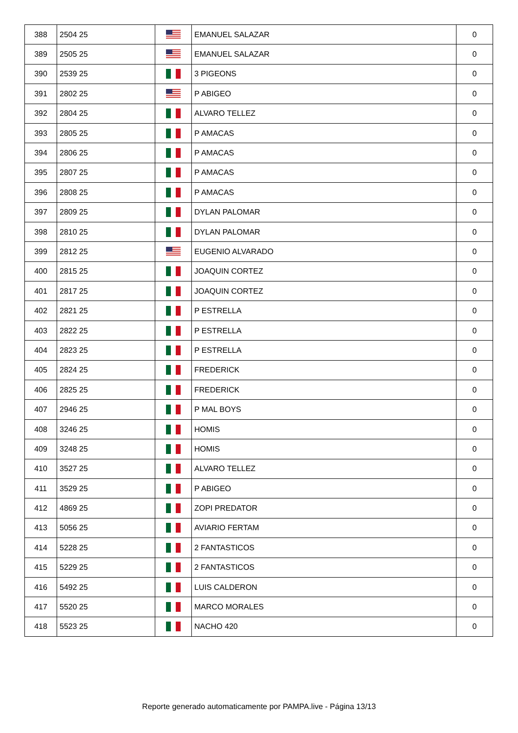| 388 | 2504 25 | | EMANUEL SALAZAR | 0 |
| 389 | 2505 25 | | EMANUEL SALAZAR | 0 |
| 390 | 2539 25 | | 3 PIGEONS | 0 |
| 391 | 2802 25 | | P ABIGEO | 0 |
| 392 | 2804 25 | | ALVARO TELLEZ | 0 |
| 393 | 2805 25 | | P AMACAS | 0 |
| 394 | 2806 25 | | P AMACAS | 0 |
| 395 | 2807 25 | | P AMACAS | 0 |
| 396 | 2808 25 | | P AMACAS | 0 |
| 397 | 2809 25 | | DYLAN PALOMAR | 0 |
| 398 | 2810 25 | | DYLAN PALOMAR | 0 |
| 399 | 2812 25 | | EUGENIO ALVARADO | 0 |
| 400 | 2815 25 | | JOAQUIN CORTEZ | 0 |
| 401 | 2817 25 | | JOAQUIN CORTEZ | 0 |
| 402 | 2821 25 | | P ESTRELLA | 0 |
| 403 | 2822 25 | | P ESTRELLA | 0 |
| 404 | 2823 25 | | P ESTRELLA | 0 |
| 405 | 2824 25 | | FREDERICK | 0 |
| 406 | 2825 25 | | FREDERICK | 0 |
| 407 | 2946 25 | | P MAL BOYS | 0 |
| 408 | 3246 25 | | HOMIS | 0 |
| 409 | 3248 25 | | HOMIS | 0 |
| 410 | 3527 25 | | ALVARO TELLEZ | 0 |
| 411 | 3529 25 | | P ABIGEO | 0 |
| 412 | 4869 25 | | ZOPI PREDATOR | 0 |
| 413 | 5056 25 | | AVIARIO FERTAM | 0 |
| 414 | 5228 25 | | 2 FANTASTICOS | 0 |
| 415 | 5229 25 | | 2 FANTASTICOS | 0 |
| 416 | 5492 25 | | LUIS CALDERON | 0 |
| 417 | 5520 25 | | MARCO MORALES | 0 |
| 418 | 5523 25 | | NACHO 420 | 0 |
Reporte generado automaticamente por PAMPA.live - Página 13/13